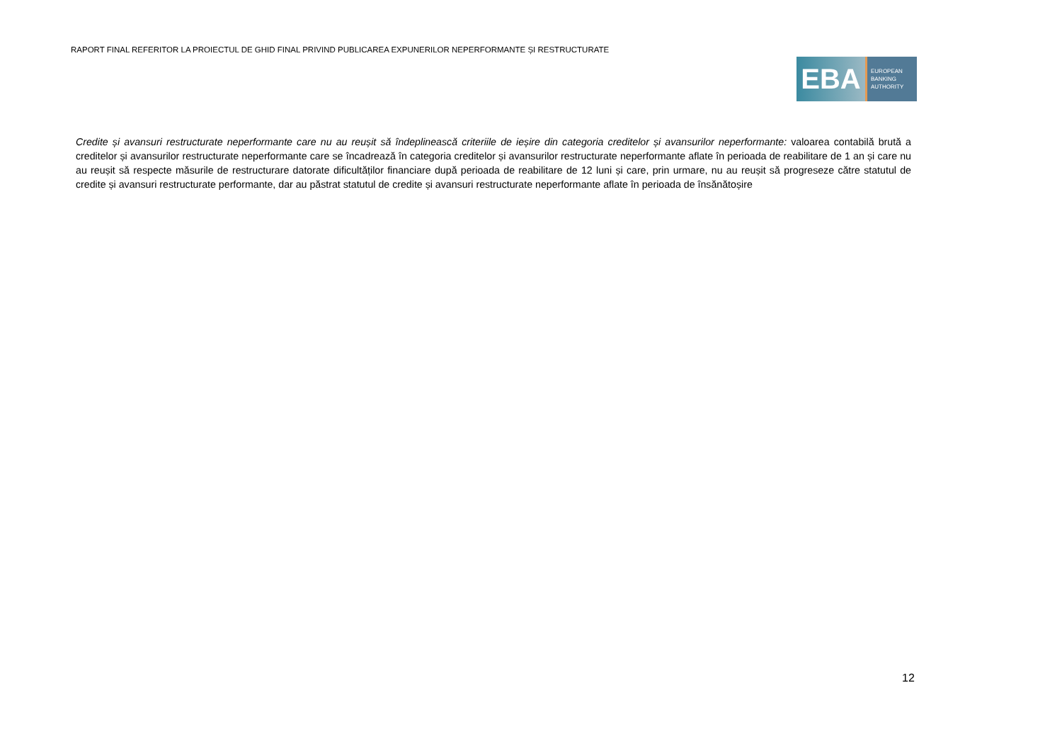RAPORT FINAL REFERITOR LA PROIECTUL DE GHID FINAL PRIVIND PUBLICAREA EXPUNERILOR NEPERFORMANTE ȘI RESTRUCTURATE
EBA
EUROPEAN
BANKING
AUTHORITY
Credite și avansuri restructurate neperformante care nu au reușit să îndeplinească criteriile de ieșire din categoria creditelor și avansurilor neperformante: valoarea contabilă brută a creditelor și avansurilor restructurate neperformante care se încadrează în categoria creditelor și avansurilor restructurate neperformante aflate în perioada de reabilitare de 1 an și care nu au reușit să respecte măsurile de restructurare datorate dificultăților financiare după perioada de reabilitare de 12 luni și care, prin urmare, nu au reușit să progreseze către statutul de credite și avansuri restructurate performante, dar au păstrat statutul de credite și avansuri restructurate neperformante aflate în perioada de însănătoșire
12